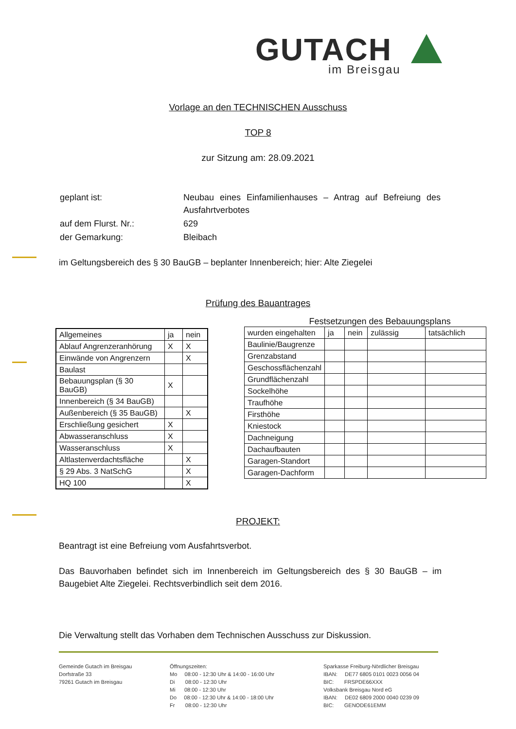GUTACH
im Breisgau
Vorlage an den TECHNISCHEN Ausschuss
TOP 8
zur Sitzung am: 28.09.2021
| geplant ist: | Neubau eines Einfamilienhauses – Antrag auf Befreiung des Ausfahrtverbotes |
| auf dem Flurst. Nr.: | 629 |
| der Gemarkung: | Bleibach |
im Geltungsbereich des § 30 BauGB – beplanter Innenbereich; hier: Alte Ziegelei
Prüfung des Bauantrages
| Allgemeines | ja | nein |
| --- | --- | --- |
| Ablauf Angrenzeranhörung | X | X |
| Einwände von Angrenzern | | X |
| Baulast | | |
| Bebauungsplan (§ 30 BauGB) | X | |
| Innenbereich (§ 34 BauGB) | | |
| Außenbereich (§ 35 BauGB) | | X |
| Erschließung gesichert | X | |
| Abwasseranschluss | X | |
| Wasseranschluss | X | |
| Altlastenverdachtsfläche | | X |
| § 29 Abs. 3 NatSchG | | X |
| HQ 100 | | X |
Festsetzungen des Bebauungsplans
| wurden eingehalten | ja | nein | zulässig | tatsächlich |
| --- | --- | --- | --- | --- |
| Baulinie/Baugrenze | | | | |
| Grenzabstand | | | | |
| Geschossflächenzahl | | | | |
| Grundflächenzahl | | | | |
| Sockelhöhe | | | | |
| Traufhöhe | | | | |
| Firsthöhe | | | | |
| Kniestock | | | | |
| Dachneigung | | | | |
| Dachaufbauten | | | | |
| Garagen-Standort | | | | |
| Garagen-Dachform | | | | |
PROJEKT:
Beantragt ist eine Befreiung vom Ausfahrtsverbot.
Das Bauvorhaben befindet sich im Innenbereich im Geltungsbereich des § 30 BauGB – im Baugebiet Alte Ziegelei. Rechtsverbindlich seit dem 2016.
Die Verwaltung stellt das Vorhaben dem Technischen Ausschuss zur Diskussion.
Gemeinde Gutach im Breisgau
Dorfstraße 33
79261 Gutach im Breisgau
Öffnungszeiten:
Mo 08:00 - 12:30 Uhr & 14:00 - 16:00 Uhr
Di 08:00 - 12:30 Uhr
Mi 08:00 - 12:30 Uhr
Do 08:00 - 12:30 Uhr & 14:00 - 18:00 Uhr
Fr 08:00 - 12:30 Uhr
Sparkasse Freiburg-Nördlicher Breisgau
IBAN: DE77 6805 0101 0023 0056 04
BIC: FRSPDE66XXX
Volksbank Breisgau Nord eG
IBAN: DE02 6809 2000 0040 0239 09
BIC: GENODE61EMM